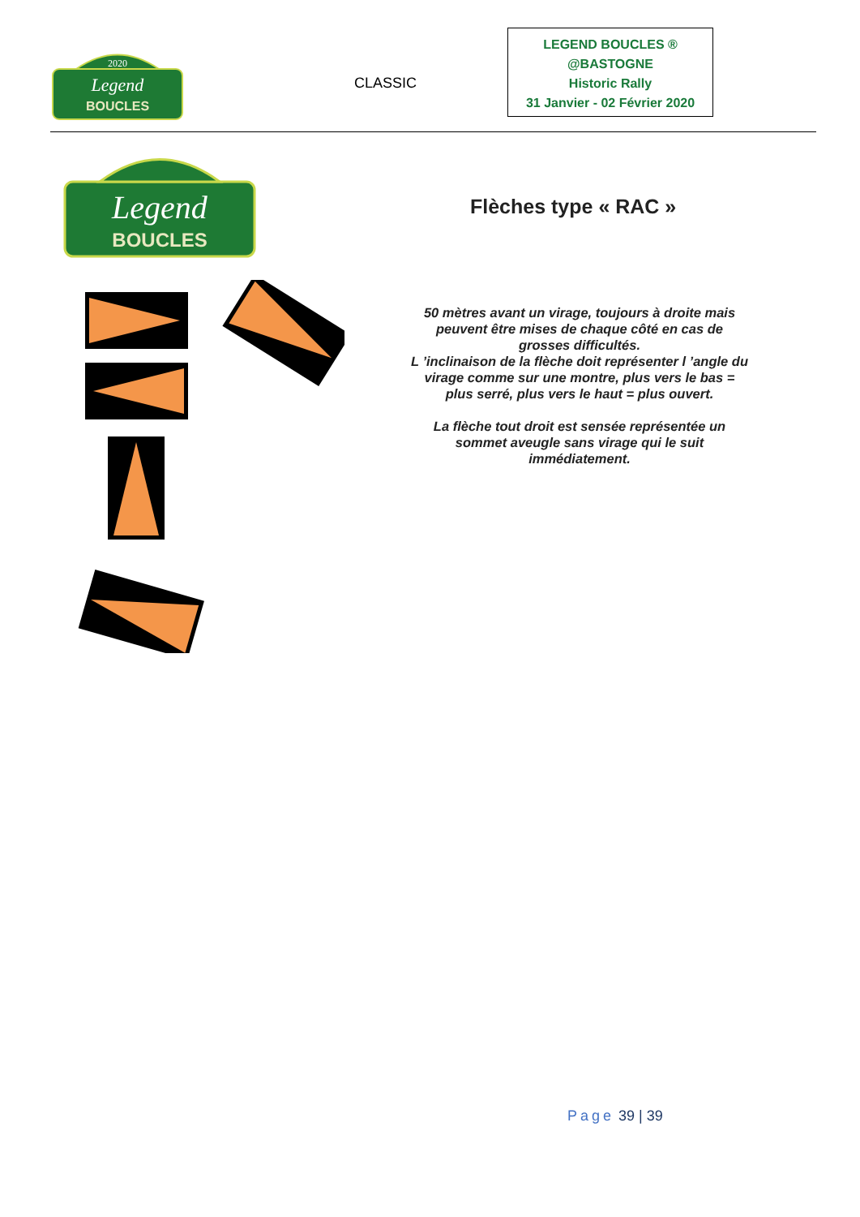2020
Legend
BOUCLES
CLASSIC
LEGEND BOUCLES ®
@BASTOGNE
Historic Rally
31 Janvier - 02 Février 2020
Legend
BOUCLES
Flèches type « RAC »
50 mètres avant un virage, toujours à droite mais peuvent être mises de chaque côté en cas de grosses difficultés.
L ’inclinaison de la flèche doit représenter l ’angle du virage comme sur une montre, plus vers le bas = plus serré, plus vers le haut = plus ouvert.
La flèche tout droit est sensée représentée un sommet aveugle sans virage qui le suit immédiatement.
Page 39 | 39